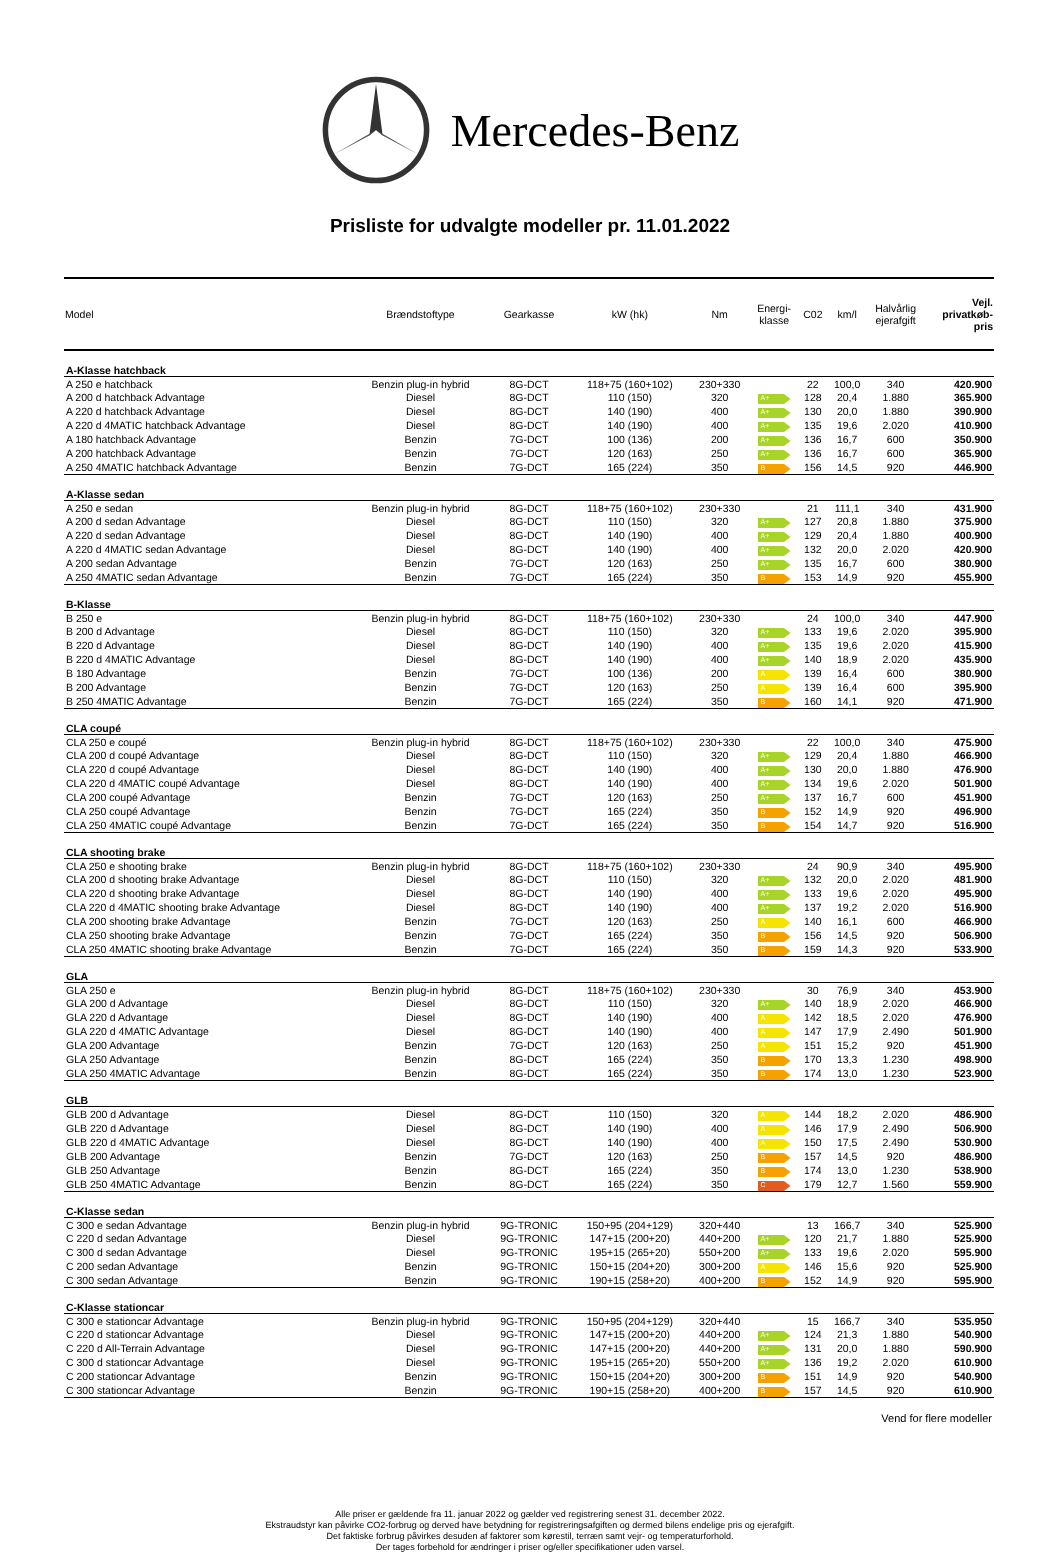Mercedes-Benz
Prisliste for udvalgte modeller pr. 11.01.2022
| Model | Brændstoftype | Gearkasse | kW (hk) | Nm | Energi- klasse | C02 | km/l | Halvårlig ejerafgift | Vejl. privatkøb- pris |
| --- | --- | --- | --- | --- | --- | --- | --- | --- | --- |
| A-Klasse hatchback | | | | | | | | | |
| A 250 e hatchback | Benzin plug-in hybrid | 8G-DCT | 118+75 (160+102) | 230+330 | | 22 | 100,0 | 340 | 420.900 |
| A 200 d hatchback Advantage | Diesel | 8G-DCT | 110 (150) | 320 | A+ | 128 | 20,4 | 1.880 | 365.900 |
| A 220 d hatchback Advantage | Diesel | 8G-DCT | 140 (190) | 400 | A+ | 130 | 20,0 | 1.880 | 390.900 |
| A 220 d 4MATIC hatchback Advantage | Diesel | 8G-DCT | 140 (190) | 400 | A+ | 135 | 19,6 | 2.020 | 410.900 |
| A 180 hatchback Advantage | Benzin | 7G-DCT | 100 (136) | 200 | A+ | 136 | 16,7 | 600 | 350.900 |
| A 200 hatchback Advantage | Benzin | 7G-DCT | 120 (163) | 250 | A+ | 136 | 16,7 | 600 | 365.900 |
| A 250 4MATIC hatchback Advantage | Benzin | 7G-DCT | 165 (224) | 350 | B | 156 | 14,5 | 920 | 446.900 |
| A-Klasse sedan | | | | | | | | | |
| A 250 e sedan | Benzin plug-in hybrid | 8G-DCT | 118+75 (160+102) | 230+330 | | 21 | 111,1 | 340 | 431.900 |
| A 200 d sedan Advantage | Diesel | 8G-DCT | 110 (150) | 320 | A+ | 127 | 20,8 | 1.880 | 375.900 |
| A 220 d sedan Advantage | Diesel | 8G-DCT | 140 (190) | 400 | A+ | 129 | 20,4 | 1.880 | 400.900 |
| A 220 d 4MATIC sedan Advantage | Diesel | 8G-DCT | 140 (190) | 400 | A+ | 132 | 20,0 | 2.020 | 420.900 |
| A 200 sedan Advantage | Benzin | 7G-DCT | 120 (163) | 250 | A+ | 135 | 16,7 | 600 | 380.900 |
| A 250 4MATIC sedan Advantage | Benzin | 7G-DCT | 165 (224) | 350 | B | 153 | 14,9 | 920 | 455.900 |
| B-Klasse | | | | | | | | | |
| B 250 e | Benzin plug-in hybrid | 8G-DCT | 118+75 (160+102) | 230+330 | | 24 | 100,0 | 340 | 447.900 |
| B 200 d Advantage | Diesel | 8G-DCT | 110 (150) | 320 | A+ | 133 | 19,6 | 2.020 | 395.900 |
| B 220 d Advantage | Diesel | 8G-DCT | 140 (190) | 400 | A+ | 135 | 19,6 | 2.020 | 415.900 |
| B 220 d 4MATIC Advantage | Diesel | 8G-DCT | 140 (190) | 400 | A+ | 140 | 18,9 | 2.020 | 435.900 |
| B 180 Advantage | Benzin | 7G-DCT | 100 (136) | 200 | A | 139 | 16,4 | 600 | 380.900 |
| B 200 Advantage | Benzin | 7G-DCT | 120 (163) | 250 | A | 139 | 16,4 | 600 | 395.900 |
| B 250 4MATIC Advantage | Benzin | 7G-DCT | 165 (224) | 350 | B | 160 | 14,1 | 920 | 471.900 |
| CLA coupé | | | | | | | | | |
| CLA 250 e coupé | Benzin plug-in hybrid | 8G-DCT | 118+75 (160+102) | 230+330 | | 22 | 100,0 | 340 | 475.900 |
| CLA 200 d coupé Advantage | Diesel | 8G-DCT | 110 (150) | 320 | A+ | 129 | 20,4 | 1.880 | 466.900 |
| CLA 220 d coupé Advantage | Diesel | 8G-DCT | 140 (190) | 400 | A+ | 130 | 20,0 | 1.880 | 476.900 |
| CLA 220 d 4MATIC coupé Advantage | Diesel | 8G-DCT | 140 (190) | 400 | A+ | 134 | 19,6 | 2.020 | 501.900 |
| CLA 200 coupé Advantage | Benzin | 7G-DCT | 120 (163) | 250 | A+ | 137 | 16,7 | 600 | 451.900 |
| CLA 250 coupé Advantage | Benzin | 7G-DCT | 165 (224) | 350 | B | 152 | 14,9 | 920 | 496.900 |
| CLA 250 4MATIC coupé Advantage | Benzin | 7G-DCT | 165 (224) | 350 | B | 154 | 14,7 | 920 | 516.900 |
| CLA shooting brake | | | | | | | | | |
| CLA 250 e shooting brake | Benzin plug-in hybrid | 8G-DCT | 118+75 (160+102) | 230+330 | | 24 | 90,9 | 340 | 495.900 |
| CLA 200 d shooting brake Advantage | Diesel | 8G-DCT | 110 (150) | 320 | A+ | 132 | 20,0 | 2.020 | 481.900 |
| CLA 220 d shooting brake Advantage | Diesel | 8G-DCT | 140 (190) | 400 | A+ | 133 | 19,6 | 2.020 | 495.900 |
| CLA 220 d 4MATIC shooting brake Advantage | Diesel | 8G-DCT | 140 (190) | 400 | A+ | 137 | 19,2 | 2.020 | 516.900 |
| CLA 200 shooting brake Advantage | Benzin | 7G-DCT | 120 (163) | 250 | A | 140 | 16,1 | 600 | 466.900 |
| CLA 250 shooting brake Advantage | Benzin | 7G-DCT | 165 (224) | 350 | B | 156 | 14,5 | 920 | 506.900 |
| CLA 250 4MATIC shooting brake Advantage | Benzin | 7G-DCT | 165 (224) | 350 | B | 159 | 14,3 | 920 | 533.900 |
| GLA | | | | | | | | | |
| GLA 250 e | Benzin plug-in hybrid | 8G-DCT | 118+75 (160+102) | 230+330 | | 30 | 76,9 | 340 | 453.900 |
| GLA 200 d Advantage | Diesel | 8G-DCT | 110 (150) | 320 | A+ | 140 | 18,9 | 2.020 | 466.900 |
| GLA 220 d Advantage | Diesel | 8G-DCT | 140 (190) | 400 | A | 142 | 18,5 | 2.020 | 476.900 |
| GLA 220 d 4MATIC Advantage | Diesel | 8G-DCT | 140 (190) | 400 | A | 147 | 17,9 | 2.490 | 501.900 |
| GLA 200 Advantage | Benzin | 7G-DCT | 120 (163) | 250 | A | 151 | 15,2 | 920 | 451.900 |
| GLA 250 Advantage | Benzin | 8G-DCT | 165 (224) | 350 | B | 170 | 13,3 | 1.230 | 498.900 |
| GLA 250 4MATIC Advantage | Benzin | 8G-DCT | 165 (224) | 350 | B | 174 | 13,0 | 1.230 | 523.900 |
| GLB | | | | | | | | | |
| GLB 200 d Advantage | Diesel | 8G-DCT | 110 (150) | 320 | A | 144 | 18,2 | 2.020 | 486.900 |
| GLB 220 d Advantage | Diesel | 8G-DCT | 140 (190) | 400 | A | 146 | 17,9 | 2.490 | 506.900 |
| GLB 220 d 4MATIC Advantage | Diesel | 8G-DCT | 140 (190) | 400 | A | 150 | 17,5 | 2.490 | 530.900 |
| GLB 200 Advantage | Benzin | 7G-DCT | 120 (163) | 250 | B | 157 | 14,5 | 920 | 486.900 |
| GLB 250 Advantage | Benzin | 8G-DCT | 165 (224) | 350 | B | 174 | 13,0 | 1.230 | 538.900 |
| GLB 250 4MATIC Advantage | Benzin | 8G-DCT | 165 (224) | 350 | C | 179 | 12,7 | 1.560 | 559.900 |
| C-Klasse sedan | | | | | | | | | |
| C 300 e sedan Advantage | Benzin plug-in hybrid | 9G-TRONIC | 150+95 (204+129) | 320+440 | | 13 | 166,7 | 340 | 525.900 |
| C 220 d sedan Advantage | Diesel | 9G-TRONIC | 147+15 (200+20) | 440+200 | A+ | 120 | 21,7 | 1.880 | 525.900 |
| C 300 d sedan Advantage | Diesel | 9G-TRONIC | 195+15 (265+20) | 550+200 | A+ | 133 | 19,6 | 2.020 | 595.900 |
| C 200 sedan Advantage | Benzin | 9G-TRONIC | 150+15 (204+20) | 300+200 | A | 146 | 15,6 | 920 | 525.900 |
| C 300 sedan Advantage | Benzin | 9G-TRONIC | 190+15 (258+20) | 400+200 | B | 152 | 14,9 | 920 | 595.900 |
| C-Klasse stationcar | | | | | | | | | |
| C 300 e stationcar Advantage | Benzin plug-in hybrid | 9G-TRONIC | 150+95 (204+129) | 320+440 | | 15 | 166,7 | 340 | 535.950 |
| C 220 d stationcar Advantage | Diesel | 9G-TRONIC | 147+15 (200+20) | 440+200 | A+ | 124 | 21,3 | 1.880 | 540.900 |
| C 220 d All-Terrain Advantage | Diesel | 9G-TRONIC | 147+15 (200+20) | 440+200 | A+ | 131 | 20,0 | 1.880 | 590.900 |
| C 300 d stationcar Advantage | Diesel | 9G-TRONIC | 195+15 (265+20) | 550+200 | A+ | 136 | 19,2 | 2.020 | 610.900 |
| C 200 stationcar Advantage | Benzin | 9G-TRONIC | 150+15 (204+20) | 300+200 | B | 151 | 14,9 | 920 | 540.900 |
| C 300 stationcar Advantage | Benzin | 9G-TRONIC | 190+15 (258+20) | 400+200 | B | 157 | 14,5 | 920 | 610.900 |
Vend for flere modeller
Alle priser er gældende fra 11. januar 2022 og gælder ved registrering senest 31. december 2022.
Ekstraudstyr kan påvirke CO2-forbrug og derved have betydning for registreringsafgiften og dermed bilens endelige pris og ejerafgift.
Det faktiske forbrug påvirkes desuden af faktorer som kørestil, terræn samt vejr- og temperaturforhold.
Der tages forbehold for ændringer i priser og/eller specifikationer uden varsel.